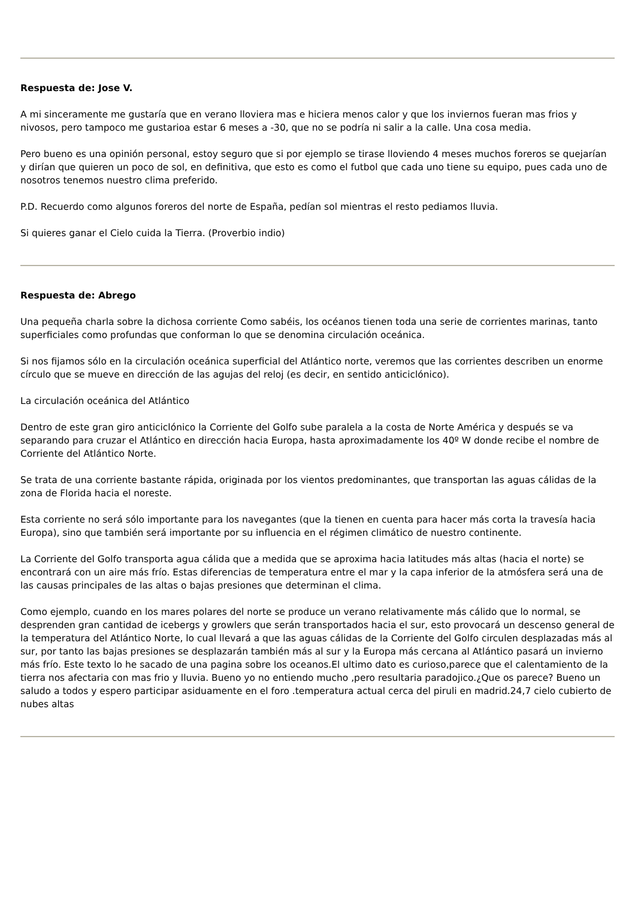Respuesta de: Jose V.
A mi sinceramente me gustaría que en verano lloviera mas e hiciera menos calor y que los inviernos fueran mas frios y nivosos, pero tampoco me gustarioa estar 6 meses a -30, que no se podría ni salir a la calle. Una cosa media.
Pero bueno es una opinión personal, estoy seguro que si por ejemplo se tirase lloviendo 4 meses muchos foreros se quejarían y dirían que quieren un poco de sol, en definitiva, que esto es como el futbol que cada uno tiene su equipo, pues cada uno de nosotros tenemos nuestro clima preferido.
P.D. Recuerdo como algunos foreros del norte de España, pedían sol mientras el resto pediamos lluvia.
Si quieres ganar el Cielo cuida la Tierra. (Proverbio indio)
Respuesta de: Abrego
Una pequeña charla sobre la dichosa corriente Como sabéis, los océanos tienen toda una serie de corrientes marinas, tanto superficiales como profundas que conforman lo que se denomina circulación oceánica.
Si nos fijamos sólo en la circulación oceánica superficial del Atlántico norte, veremos que las corrientes describen un enorme círculo que se mueve en dirección de las agujas del reloj (es decir, en sentido anticiclónico).
La circulación oceánica del Atlántico
Dentro de este gran giro anticiclónico la Corriente del Golfo sube paralela a la costa de Norte América y después se va separando para cruzar el Atlántico en dirección hacia Europa, hasta aproximadamente los 40º W donde recibe el nombre de Corriente del Atlántico Norte.
Se trata de una corriente bastante rápida, originada por los vientos predominantes, que transportan las aguas cálidas de la zona de Florida hacia el noreste.
Esta corriente no será sólo importante para los navegantes (que la tienen en cuenta para hacer más corta la travesía hacia Europa), sino que también será importante por su influencia en el régimen climático de nuestro continente.
La Corriente del Golfo transporta agua cálida que a medida que se aproxima hacia latitudes más altas (hacia el norte) se encontrará con un aire más frío. Estas diferencias de temperatura entre el mar y la capa inferior de la atmósfera será una de las causas principales de las altas o bajas presiones que determinan el clima.
Como ejemplo, cuando en los mares polares del norte se produce un verano relativamente más cálido que lo normal, se desprenden gran cantidad de icebergs y growlers que serán transportados hacia el sur, esto provocará un descenso general de la temperatura del Atlántico Norte, lo cual llevará a que las aguas cálidas de la Corriente del Golfo circulen desplazadas más al sur, por tanto las bajas presiones se desplazarán también más al sur y la Europa más cercana al Atlántico pasará un invierno más frío. Este texto lo he sacado de una pagina sobre los oceanos.El ultimo dato es curioso,parece que el calentamiento de la tierra nos afectaria con mas frio y lluvia. Bueno yo no entiendo mucho ,pero resultaria paradojico.¿Que os parece? Bueno un saludo a todos y espero participar asiduamente en el foro .temperatura actual cerca del piruli en madrid.24,7 cielo cubierto de nubes altas